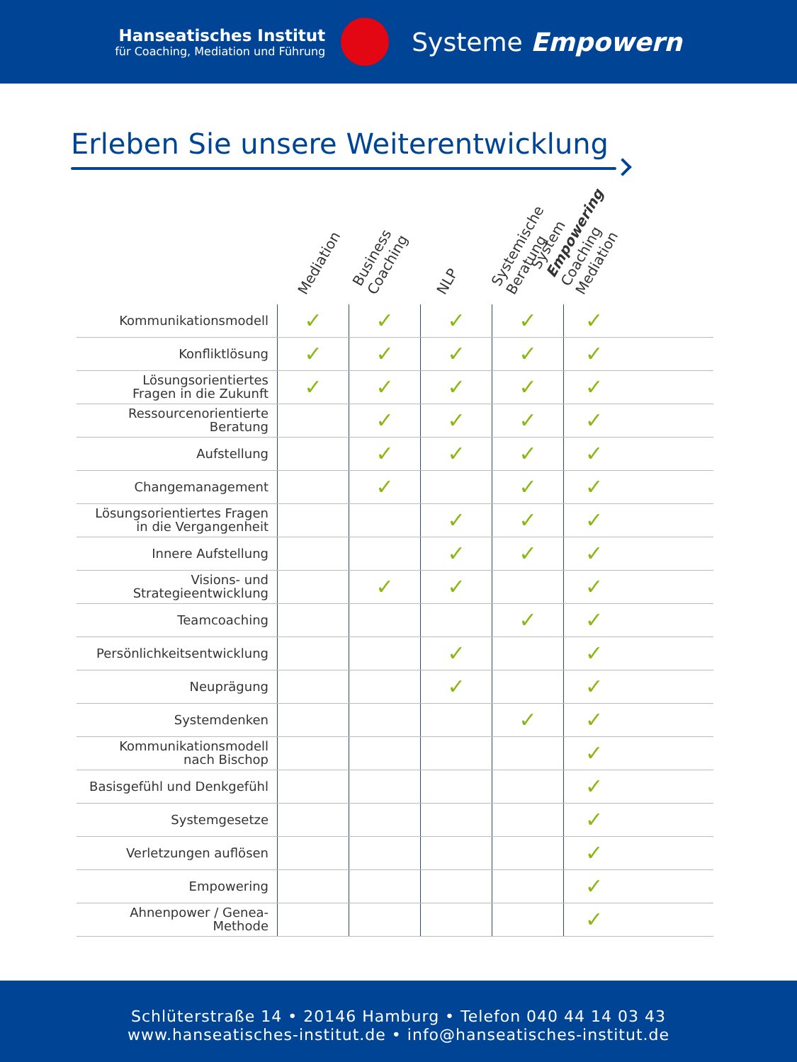Hanseatisches Institut
für Coaching, Mediation und Führung
Systeme Empowern
Erleben Sie unsere Weiterentwicklung
Mediation
Business
Coaching
NLP
Systemische
Beratung
System
Empowering
Coaching
Mediation
| Kommunikationsmodell | ✓ | ✓ | ✓ | ✓ | ✓ |
| Konfliktlösung | ✓ | ✓ | ✓ | ✓ | ✓ |
| Lösungsorientiertes Fragen in die Zukunft | ✓ | ✓ | ✓ | ✓ | ✓ |
| Ressourcenorientierte Beratung | | ✓ | ✓ | ✓ | ✓ |
| Aufstellung | | ✓ | ✓ | ✓ | ✓ |
| Changemanagement | | ✓ | | ✓ | ✓ |
| Lösungsorientiertes Fragen in die Vergangenheit | | | ✓ | ✓ | ✓ |
| Innere Aufstellung | | | ✓ | ✓ | ✓ |
| Visions- und Strategieentwicklung | | ✓ | ✓ | | ✓ |
| Teamcoaching | | | | ✓ | ✓ |
| Persönlichkeitsentwicklung | | | ✓ | | ✓ |
| Neuprägung | | | ✓ | | ✓ |
| Systemdenken | | | | ✓ | ✓ |
| Kommunikationsmodell nach Bischop | | | | | ✓ |
| Basisgefühl und Denkgefühl | | | | | ✓ |
| Systemgesetze | | | | | ✓ |
| Verletzungen auflösen | | | | | ✓ |
| Empowering | | | | | ✓ |
| Ahnenpower / Genea- Methode | | | | | ✓ |
Schlüterstraße 14 • 20146 Hamburg • Telefon 040 44 14 03 43
www.hanseatisches-institut.de • info@hanseatisches-institut.de